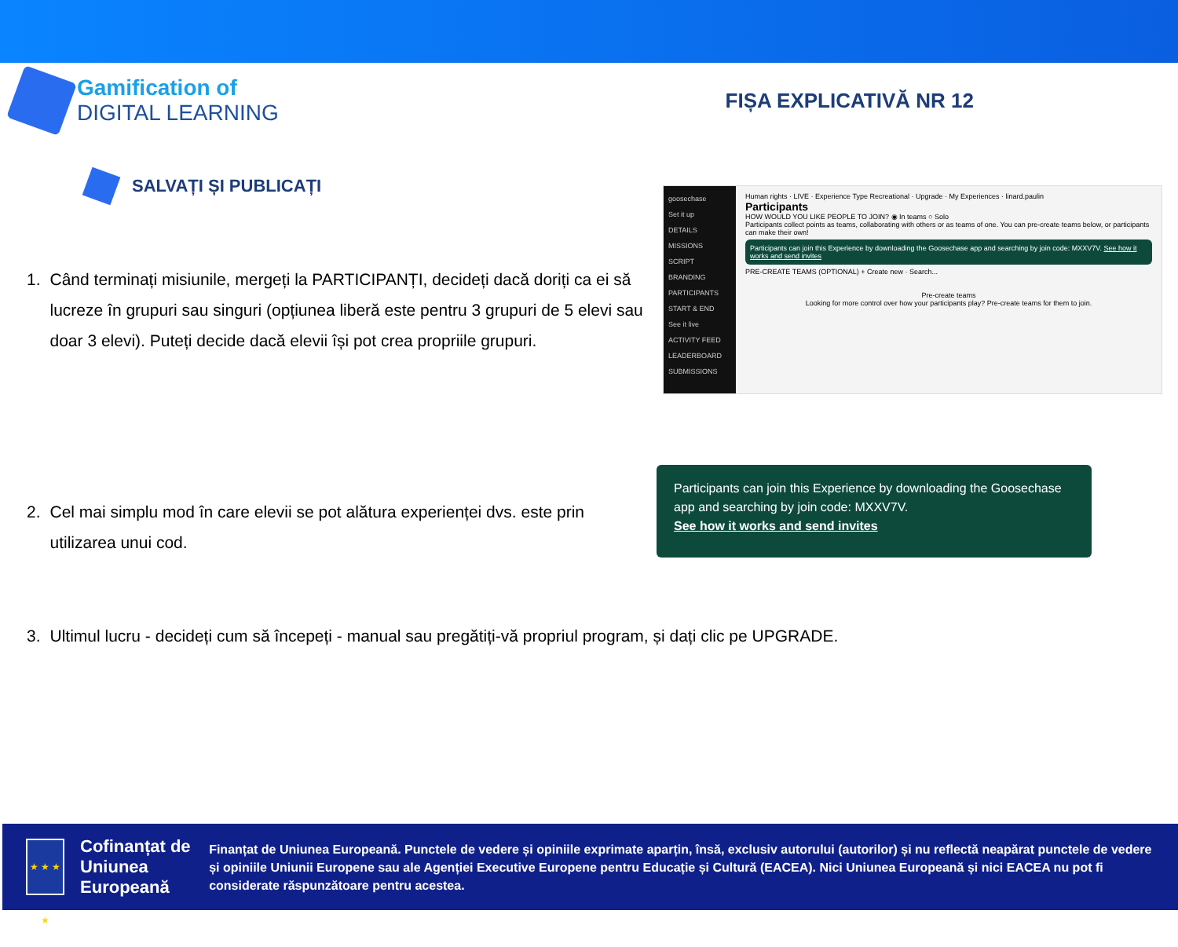Gamification of
DIGITAL LEARNING
FIȘA EXPLICATIVĂ NR 12
SALVAȚI ȘI PUBLICAȚI
1. Când terminați misiunile, mergeți la PARTICIPANȚI, decideți dacă doriți ca ei să lucreze în grupuri sau singuri (opțiunea liberă este pentru 3 grupuri de 5 elevi sau doar 3 elevi). Puteți decide dacă elevii își pot crea propriile grupuri.
goosechase
Set it up
DETAILS
MISSIONS
SCRIPT
BRANDING
PARTICIPANTS
START & END
See it live
ACTIVITY FEED
LEADERBOARD
SUBMISSIONS
Human rights · LIVE · Experience Type Recreational · Upgrade · My Experiences · linard.paulin
Participants
HOW WOULD YOU LIKE PEOPLE TO JOIN? ◉ In teams ○ Solo
Participants collect points as teams, collaborating with others or as teams of one. You can pre-create teams below, or participants can make their own!
Participants can join this Experience by downloading the Goosechase app and searching by join code: MXXV7V. See how it works and send invites
PRE-CREATE TEAMS (OPTIONAL) + Create new · Search...
Pre-create teams
Looking for more control over how your participants play? Pre-create teams for them to join.
2. Cel mai simplu mod în care elevii se pot alătura experienței dvs. este prin utilizarea unui cod.
Participants can join this Experience by downloading the Goosechase app and searching by join code: MXXV7V.
See how it works and send invites
3. Ultimul lucru - decideți cum să începeți - manual sau pregătiți-vă propriul program, și dați clic pe UPGRADE.
★ ★ ★ ★
Cofinanțat de Uniunea Europeană
Finanțat de Uniunea Europeană. Punctele de vedere și opiniile exprimate aparțin, însă, exclusiv autorului (autorilor) și nu reflectă neapărat punctele de vedere și opiniile Uniunii Europene sau ale Agenției Executive Europene pentru Educație și Cultură (EACEA). Nici Uniunea Europeană și nici EACEA nu pot fi considerate răspunzătoare pentru acestea.